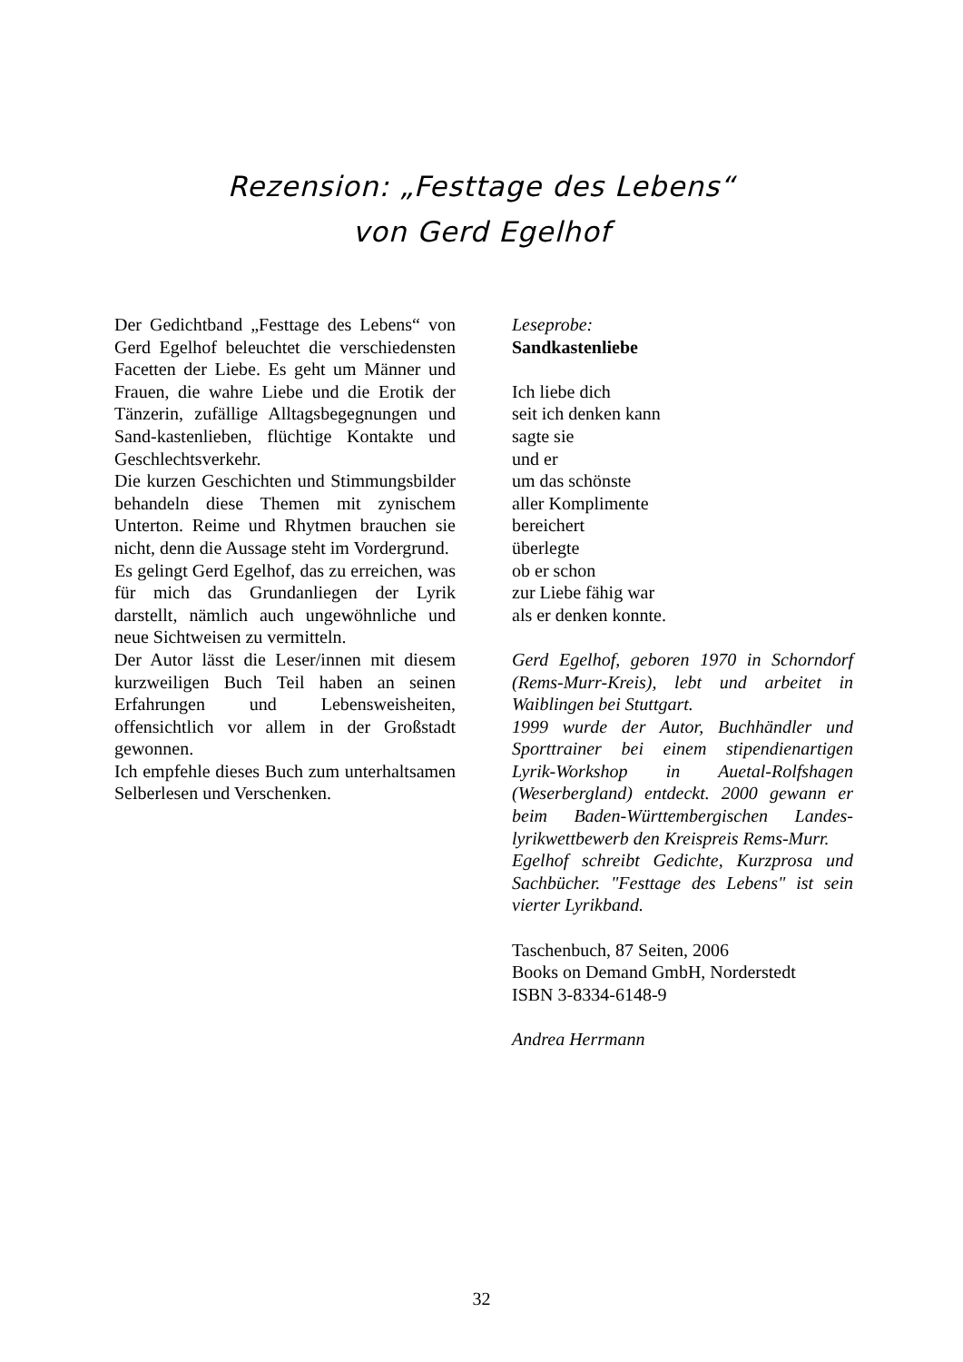Rezension: „Festtage des Lebens“
von Gerd Egelhof
Der Gedichtband „Festtage des Lebens“ von Gerd Egelhof beleuchtet die verschiedensten Facetten der Liebe. Es geht um Männer und Frauen, die wahre Liebe und die Erotik der Tänzerin, zufällige Alltagsbegegnungen und Sand-kastenlieben, flüchtige Kontakte und Geschlechtsverkehr.
Die kurzen Geschichten und Stimmungsbilder behandeln diese Themen mit zynischem Unterton. Reime und Rhytmen brauchen sie nicht, denn die Aussage steht im Vordergrund.
Es gelingt Gerd Egelhof, das zu erreichen, was für mich das Grundanliegen der Lyrik darstellt, nämlich auch ungewöhnliche und neue Sichtweisen zu vermitteln.
Der Autor lässt die Leser/innen mit diesem kurzweiligen Buch Teil haben an seinen Erfahrungen und Lebensweisheiten, offensichtlich vor allem in der Großstadt gewonnen.
Ich empfehle dieses Buch zum unterhaltsamen Selberlesen und Verschenken.
Leseprobe:
Sandkastenliebe
Ich liebe dich
seit ich denken kann
sagte sie
und er
um das schönste
aller Komplimente
bereichert
überlegte
ob er schon
zur Liebe fähig war
als er denken konnte.
Gerd Egelhof, geboren 1970 in Schorndorf (Rems-Murr-Kreis), lebt und arbeitet in Waiblingen bei Stuttgart.
1999 wurde der Autor, Buchhändler und Sporttrainer bei einem stipendienartigen Lyrik-Workshop in Auetal-Rolfshagen (Weserbergland) entdeckt. 2000 gewann er beim Baden-Württembergischen Landes-lyrikwettbewerb den Kreispreis Rems-Murr.
Egelhof schreibt Gedichte, Kurzprosa und Sachbücher. "Festtage des Lebens" ist sein vierter Lyrikband.
Taschenbuch, 87 Seiten, 2006
Books on Demand GmbH, Norderstedt
ISBN 3-8334-6148-9
Andrea Herrmann
32